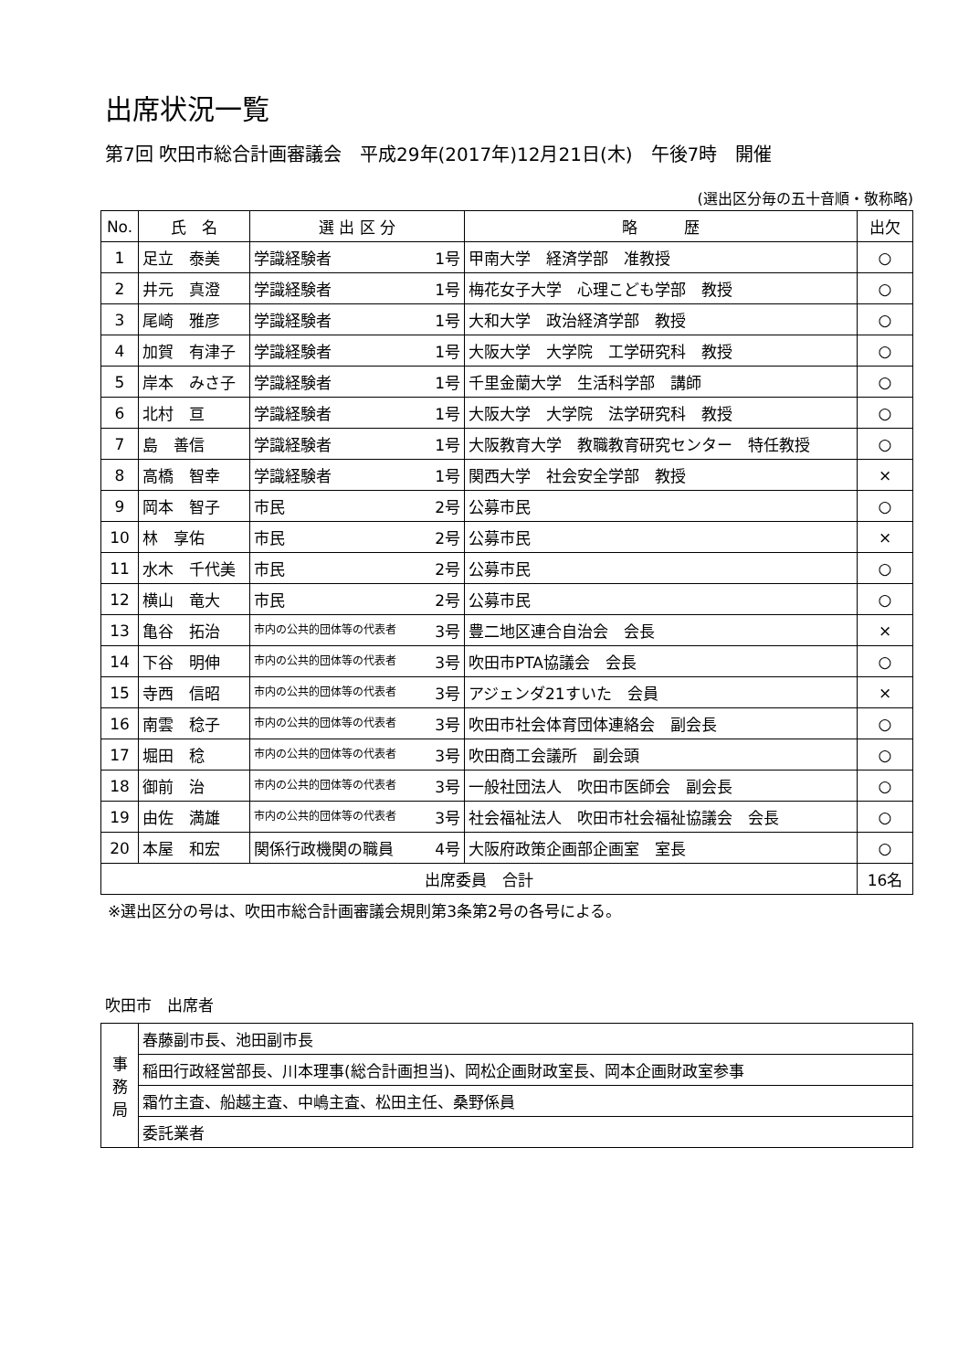出席状況一覧
第7回 吹田市総合計画審議会　平成29年(2017年)12月21日(木)　午後7時　開催
(選出区分毎の五十音順・敬称略)
| No. | 氏 名 | 選 出 区 分 | 略 歴 | 出欠 |
| --- | --- | --- | --- | --- |
| 1 | 足立 泰美 | 学識経験者 1号 | 甲南大学 経済学部 准教授 | ○ |
| 2 | 井元 真澄 | 学識経験者 1号 | 梅花女子大学 心理こども学部 教授 | ○ |
| 3 | 尾崎 雅彦 | 学識経験者 1号 | 大和大学 政治経済学部 教授 | ○ |
| 4 | 加賀 有津子 | 学識経験者 1号 | 大阪大学 大学院 工学研究科 教授 | ○ |
| 5 | 岸本 みさ子 | 学識経験者 1号 | 千里金蘭大学 生活科学部 講師 | ○ |
| 6 | 北村 亘 | 学識経験者 1号 | 大阪大学 大学院 法学研究科 教授 | ○ |
| 7 | 島 善信 | 学識経験者 1号 | 大阪教育大学 教職教育研究センター 特任教授 | ○ |
| 8 | 高橋 智幸 | 学識経験者 1号 | 関西大学 社会安全学部 教授 | × |
| 9 | 岡本 智子 | 市民 2号 | 公募市民 | ○ |
| 10 | 林 享佑 | 市民 2号 | 公募市民 | × |
| 11 | 水木 千代美 | 市民 2号 | 公募市民 | ○ |
| 12 | 横山 竜大 | 市民 2号 | 公募市民 | ○ |
| 13 | 亀谷 拓治 | 市内の公共的団体等の代表者 3号 | 豊二地区連合自治会 会長 | × |
| 14 | 下谷 明伸 | 市内の公共的団体等の代表者 3号 | 吹田市PTA協議会 会長 | ○ |
| 15 | 寺西 信昭 | 市内の公共的団体等の代表者 3号 | アジェンダ21すいた 会員 | × |
| 16 | 南雲 稔子 | 市内の公共的団体等の代表者 3号 | 吹田市社会体育団体連絡会 副会長 | ○ |
| 17 | 堀田 稔 | 市内の公共的団体等の代表者 3号 | 吹田商工会議所 副会頭 | ○ |
| 18 | 御前 治 | 市内の公共的団体等の代表者 3号 | 一般社団法人 吹田市医師会 副会長 | ○ |
| 19 | 由佐 満雄 | 市内の公共的団体等の代表者 3号 | 社会福祉法人 吹田市社会福祉協議会 会長 | ○ |
| 20 | 本屋 和宏 | 関係行政機関の職員 4号 | 大阪府政策企画部企画室 室長 | ○ |
| 出席委員 合計 | | | | 16名 |
※選出区分の号は、吹田市総合計画審議会規則第3条第2号の各号による。
吹田市　出席者
| 事 務 局 | 春藤副市長、池田副市長 |
| | 稲田行政経営部長、川本理事(総合計画担当)、岡松企画財政室長、岡本企画財政室参事 |
| | 霜竹主査、船越主査、中嶋主査、松田主任、桑野係員 |
| | 委託業者 |